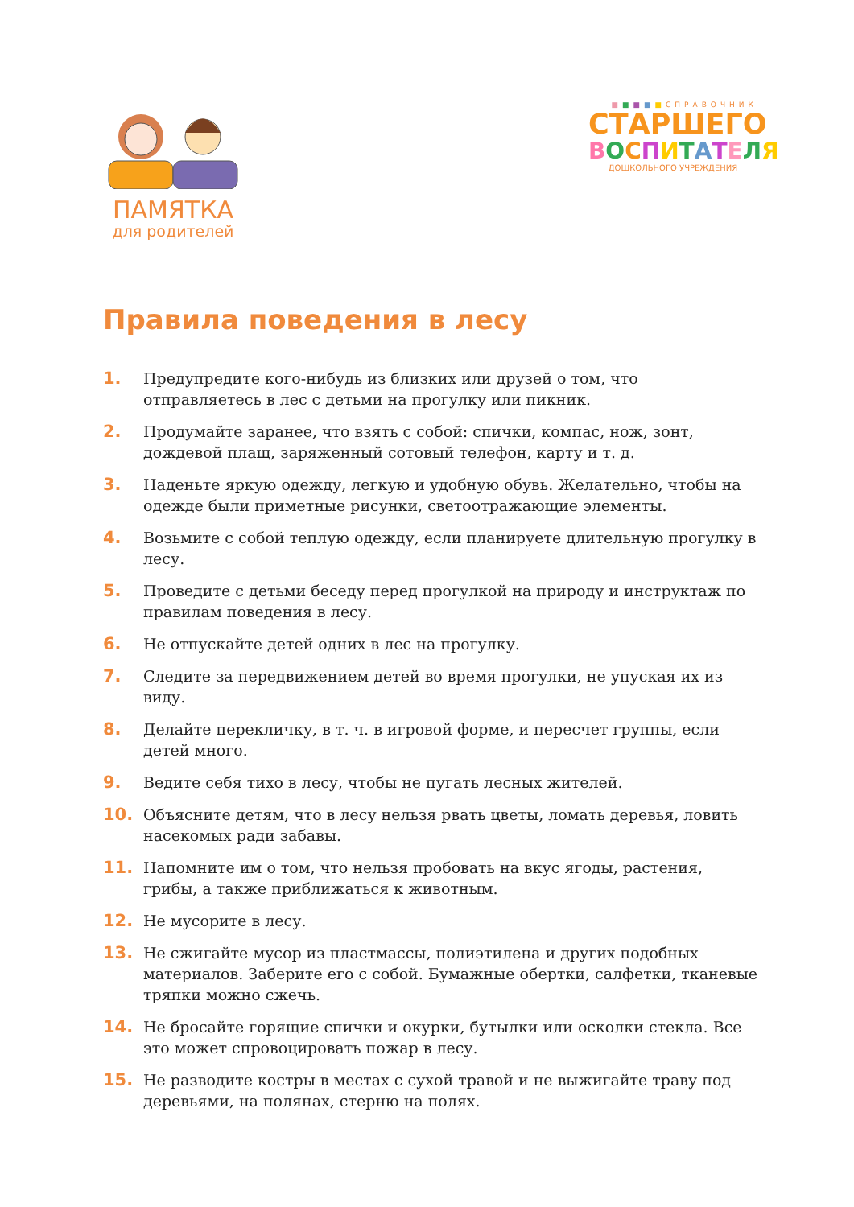ПАМЯТКА
для родителей
■■■■■СПРАВОЧНИК
СТАРШЕГО
ВОСПИТАТЕЛЯ
ДОШКОЛЬНОГО УЧРЕЖДЕНИЯ
Правила поведения в лесу
1. Предупредите кого-нибудь из близких или друзей о том, что отправляетесь в лес с детьми на прогулку или пикник.
2. Продумайте заранее, что взять с собой: спички, компас, нож, зонт, дождевой плащ, заряженный сотовый телефон, карту и т. д.
3. Наденьте яркую одежду, легкую и удобную обувь. Желательно, чтобы на одежде были приметные рисунки, светоотражающие элементы.
4. Возьмите с собой теплую одежду, если планируете длительную прогулку в лесу.
5. Проведите с детьми беседу перед прогулкой на природу и инструктаж по правилам поведения в лесу.
6. Не отпускайте детей одних в лес на прогулку.
7. Следите за передвижением детей во время прогулки, не упуская их из виду.
8. Делайте перекличку, в т. ч. в игровой форме, и пересчет группы, если детей много.
9. Ведите себя тихо в лесу, чтобы не пугать лесных жителей.
10. Объясните детям, что в лесу нельзя рвать цветы, ломать деревья, ловить насекомых ради забавы.
11. Напомните им о том, что нельзя пробовать на вкус ягоды, растения, грибы, а также приближаться к животным.
12. Не мусорите в лесу.
13. Не сжигайте мусор из пластмассы, полиэтилена и других подобных материалов. Заберите его с собой. Бумажные обертки, салфетки, тканевые тряпки можно сжечь.
14. Не бросайте горящие спички и окурки, бутылки или осколки стекла. Все это может спровоцировать пожар в лесу.
15. Не разводите костры в местах с сухой травой и не выжигайте траву под деревьями, на полянах, стерню на полях.